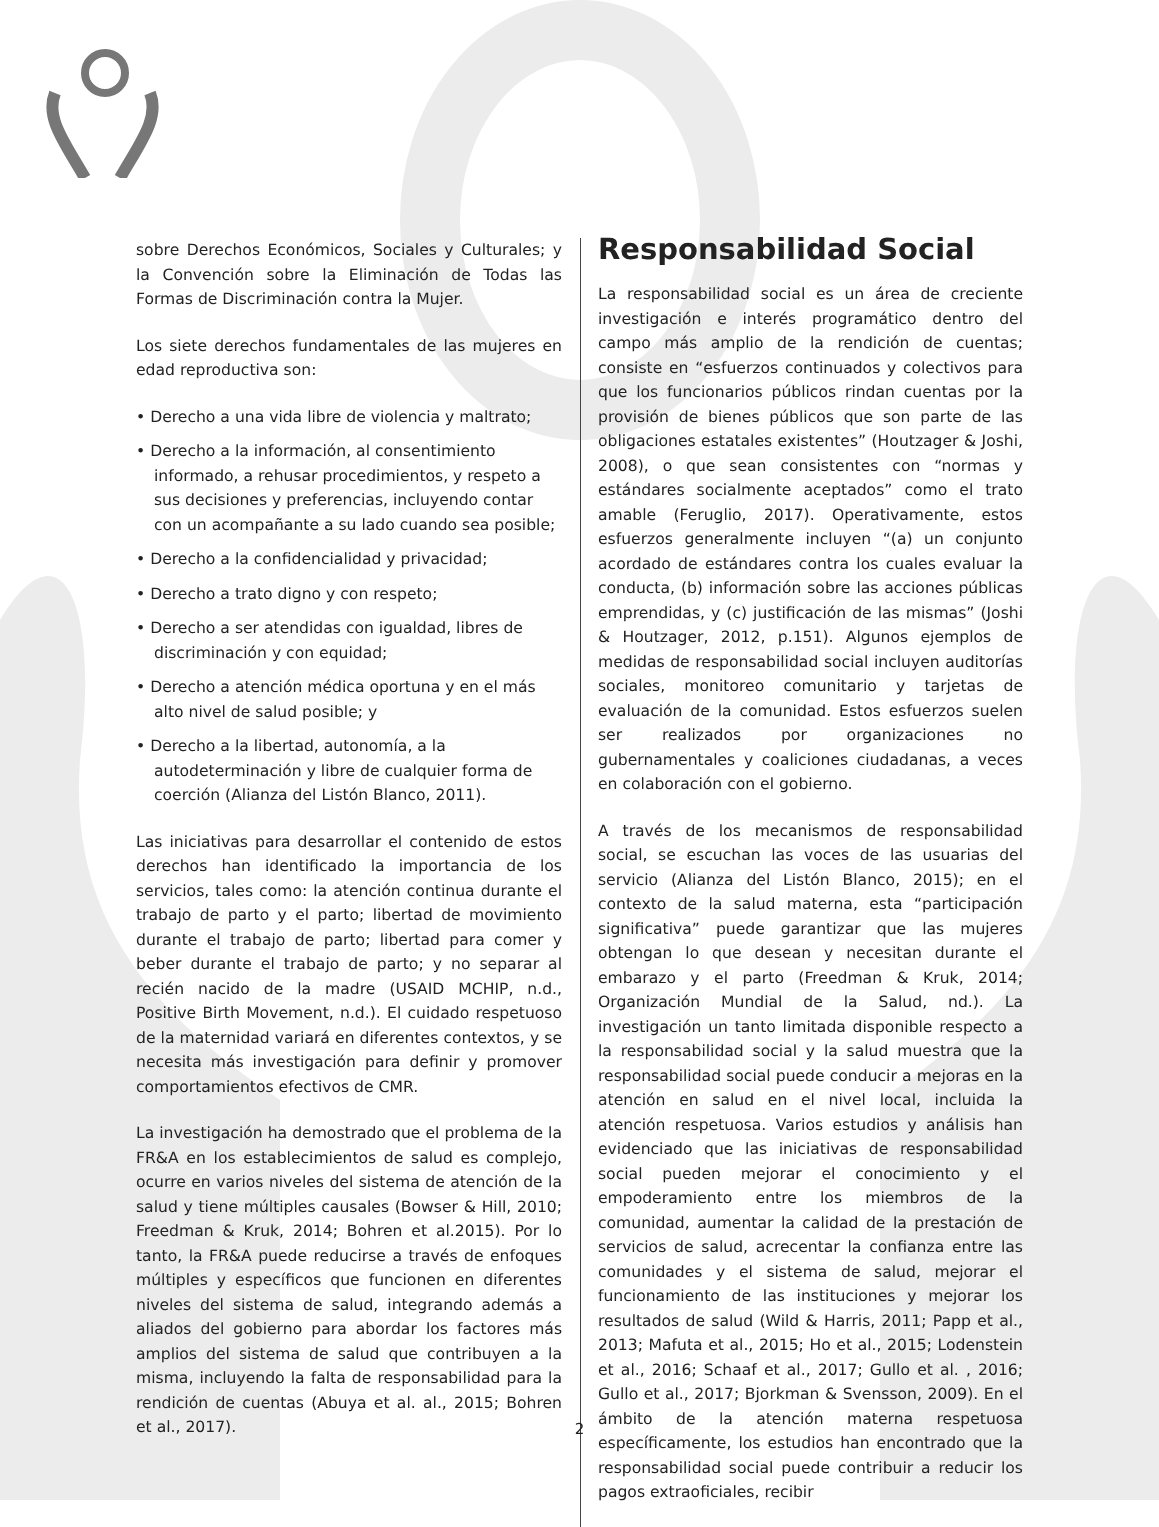sobre Derechos Económicos, Sociales y Culturales; y la Convención sobre la Eliminación de Todas las Formas de Discriminación contra la Mujer.
Los siete derechos fundamentales de las mujeres en edad reproductiva son:
• Derecho a una vida libre de violencia y maltrato;
• Derecho a la información, al consentimiento informado, a rehusar procedimientos, y respeto a sus decisiones y preferencias, incluyendo contar con un acompañante a su lado cuando sea posible;
• Derecho a la confidencialidad y privacidad;
• Derecho a trato digno y con respeto;
• Derecho a ser atendidas con igualdad, libres de discriminación y con equidad;
• Derecho a atención médica oportuna y en el más alto nivel de salud posible; y
• Derecho a la libertad, autonomía, a la autodeterminación y libre de cualquier forma de coerción (Alianza del Listón Blanco, 2011).
Las iniciativas para desarrollar el contenido de estos derechos han identificado la importancia de los servicios, tales como: la atención continua durante el trabajo de parto y el parto; libertad de movimiento durante el trabajo de parto; libertad para comer y beber durante el trabajo de parto; y no separar al recién nacido de la madre (USAID MCHIP, n.d., Positive Birth Movement, n.d.). El cuidado respetuoso de la maternidad variará en diferentes contextos, y se necesita más investigación para definir y promover comportamientos efectivos de CMR.
La investigación ha demostrado que el problema de la FR&A en los establecimientos de salud es complejo, ocurre en varios niveles del sistema de atención de la salud y tiene múltiples causales (Bowser & Hill, 2010; Freedman & Kruk, 2014; Bohren et al.2015). Por lo tanto, la FR&A puede reducirse a través de enfoques múltiples y específicos que funcionen en diferentes niveles del sistema de salud, integrando además a aliados del gobierno para abordar los factores más amplios del sistema de salud que contribuyen a la misma, incluyendo la falta de responsabilidad para la rendición de cuentas (Abuya et al. al., 2015; Bohren et al., 2017).
Responsabilidad Social
La responsabilidad social es un área de creciente investigación e interés programático dentro del campo más amplio de la rendición de cuentas; consiste en “esfuerzos continuados y colectivos para que los funcionarios públicos rindan cuentas por la provisión de bienes públicos que son parte de las obligaciones estatales existentes” (Houtzager & Joshi, 2008), o que sean consistentes con “normas y estándares socialmente aceptados” como el trato amable (Feruglio, 2017). Operativamente, estos esfuerzos generalmente incluyen “(a) un conjunto acordado de estándares contra los cuales evaluar la conducta, (b) información sobre las acciones públicas emprendidas, y (c) justificación de las mismas” (Joshi & Houtzager, 2012, p.151). Algunos ejemplos de medidas de responsabilidad social incluyen auditorías sociales, monitoreo comunitario y tarjetas de evaluación de la comunidad. Estos esfuerzos suelen ser realizados por organizaciones no gubernamentales y coaliciones ciudadanas, a veces en colaboración con el gobierno.
A través de los mecanismos de responsabilidad social, se escuchan las voces de las usuarias del servicio (Alianza del Listón Blanco, 2015); en el contexto de la salud materna, esta “participación significativa” puede garantizar que las mujeres obtengan lo que desean y necesitan durante el embarazo y el parto (Freedman & Kruk, 2014; Organización Mundial de la Salud, nd.). La investigación un tanto limitada disponible respecto a la responsabilidad social y la salud muestra que la responsabilidad social puede conducir a mejoras en la atención en salud en el nivel local, incluida la atención respetuosa. Varios estudios y análisis han evidenciado que las iniciativas de responsabilidad social pueden mejorar el conocimiento y el empoderamiento entre los miembros de la comunidad, aumentar la calidad de la prestación de servicios de salud, acrecentar la confianza entre las comunidades y el sistema de salud, mejorar el funcionamiento de las instituciones y mejorar los resultados de salud (Wild & Harris, 2011; Papp et al., 2013; Mafuta et al., 2015; Ho et al., 2015; Lodenstein et al., 2016; Schaaf et al., 2017; Gullo et al. , 2016; Gullo et al., 2017; Bjorkman & Svensson, 2009). En el ámbito de la atención materna respetuosa específicamente, los estudios han encontrado que la responsabilidad social puede contribuir a reducir los pagos extraoficiales, recibir
2